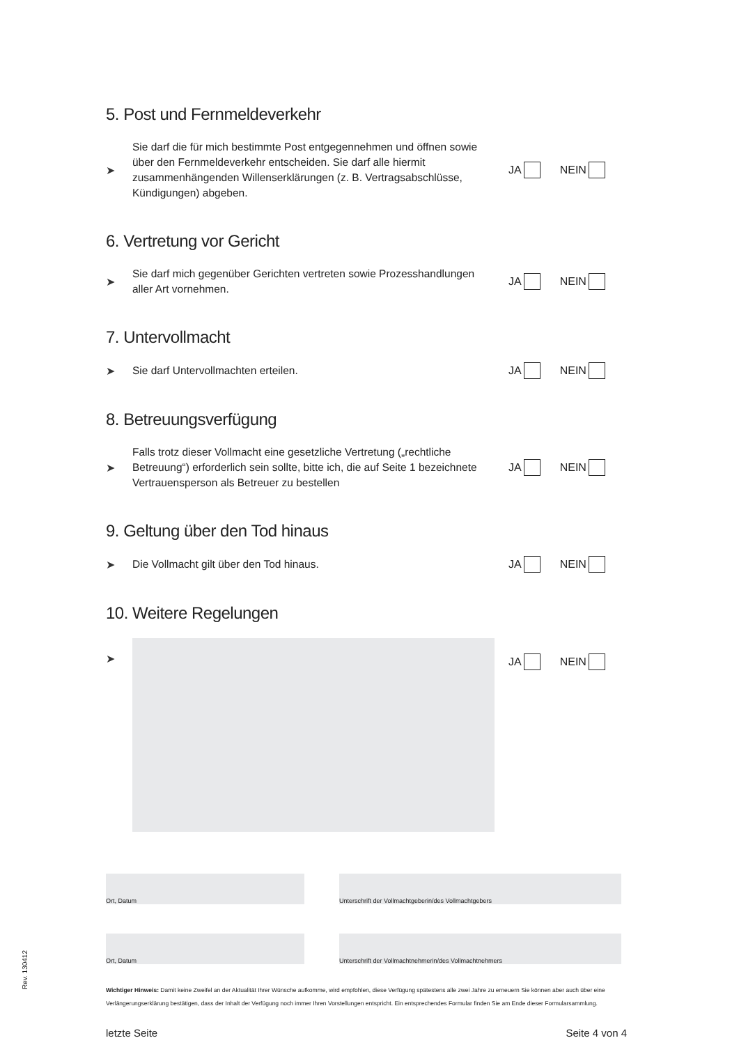5. Post und Fernmeldeverkehr
➤
Sie darf die für mich bestimmte Post entgegennehmen und öffnen sowie über den Fernmeldeverkehr entscheiden. Sie darf alle hiermit zusammenhängenden Willenserklärungen (z. B. Vertragsabschlüsse, Kündigungen) abgeben.
JA NEIN
6. Vertretung vor Gericht
➤
Sie darf mich gegenüber Gerichten vertreten sowie Prozesshandlungen aller Art vornehmen.
JA NEIN
7. Untervollmacht
➤
Sie darf Untervollmachten erteilen.
JA NEIN
8. Betreuungsverfügung
➤
Falls trotz dieser Vollmacht eine gesetzliche Vertretung („rechtliche Betreuung“) erforderlich sein sollte, bitte ich, die auf Seite 1 bezeichnete Vertrauensperson als Betreuer zu bestellen
JA NEIN
9. Geltung über den Tod hinaus
➤
Die Vollmacht gilt über den Tod hinaus.
JA NEIN
10. Weitere Regelungen
➤ JA NEIN
Ort, Datum Unterschrift der Vollmachtgeberin/des Vollmachtgebers
Ort, Datum Unterschrift der Vollmachtnehmerin/des Vollmachtnehmers
Wichtiger Hinweis: Damit keine Zweifel an der Aktualität Ihrer Wünsche aufkomme, wird empfohlen, diese Verfügung spätestens alle zwei Jahre zu erneuern Sie können aber auch über eine Verlängerungserklärung bestätigen, dass der Inhalt der Verfügung noch immer Ihren Vorstellungen entspricht. Ein entsprechendes Formular finden Sie am Ende dieser Formularsammlung.
letzte Seite Seite 4 von 4
Rev. 130412